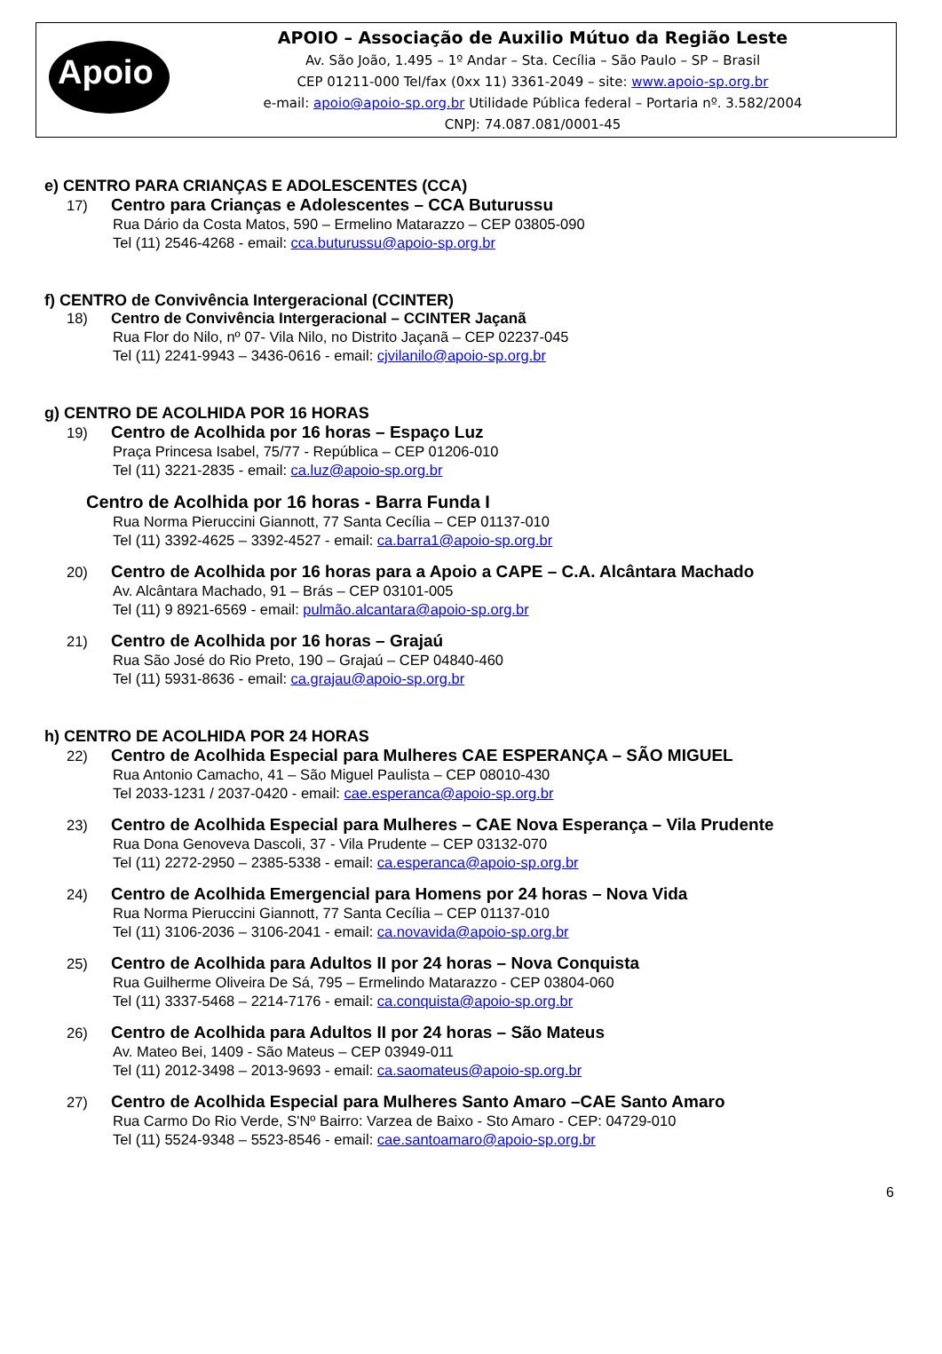Apoio
APOIO – Associação de Auxilio Mútuo da Região Leste
Av. São João, 1.495 – 1º Andar – Sta. Cecília – São Paulo – SP – Brasil
CEP 01211-000 Tel/fax (0xx 11) 3361-2049 – site: www.apoio-sp.org.br
e-mail: apoio@apoio-sp.org.br Utilidade Pública federal – Portaria nº. 3.582/2004
CNPJ: 74.087.081/0001-45
e) CENTRO PARA CRIANÇAS E ADOLESCENTES (CCA)
17) Centro para Crianças e Adolescentes – CCA Buturussu
Rua Dário da Costa Matos, 590 – Ermelino Matarazzo – CEP 03805-090
Tel (11) 2546-4268 - email: cca.buturussu@apoio-sp.org.br
f) CENTRO de Convivência Intergeracional (CCINTER)
18) Centro de Convivência Intergeracional – CCINTER Jaçanã
Rua Flor do Nilo, nº 07- Vila Nilo, no Distrito Jaçanã – CEP 02237-045
Tel (11) 2241-9943 – 3436-0616 - email: cjvilanilo@apoio-sp.org.br
g) CENTRO DE ACOLHIDA POR 16 HORAS
19) Centro de Acolhida por 16 horas – Espaço Luz
Praça Princesa Isabel, 75/77 - República – CEP 01206-010
Tel (11) 3221-2835 - email: ca.luz@apoio-sp.org.br
Centro de Acolhida por 16 horas - Barra Funda I
Rua Norma Pieruccini Giannott, 77 Santa Cecília – CEP 01137-010
Tel (11) 3392-4625 – 3392-4527 - email: ca.barra1@apoio-sp.org.br
20) Centro de Acolhida por 16 horas para a Apoio a CAPE – C.A. Alcântara Machado
Av. Alcântara Machado, 91 – Brás – CEP 03101-005
Tel (11) 9 8921-6569 - email: pulmão.alcantara@apoio-sp.org.br
21) Centro de Acolhida por 16 horas – Grajaú
Rua São José do Rio Preto, 190 – Grajaú – CEP 04840-460
Tel (11) 5931-8636 - email: ca.grajau@apoio-sp.org.br
h) CENTRO DE ACOLHIDA POR 24 HORAS
22) Centro de Acolhida Especial para Mulheres CAE ESPERANÇA – SÃO MIGUEL
Rua Antonio Camacho, 41 – São Miguel Paulista – CEP 08010-430
Tel 2033-1231 / 2037-0420 - email: cae.esperanca@apoio-sp.org.br
23) Centro de Acolhida Especial para Mulheres – CAE Nova Esperança – Vila Prudente
Rua Dona Genoveva Dascoli, 37 - Vila Prudente – CEP 03132-070
Tel (11) 2272-2950 – 2385-5338 - email: ca.esperanca@apoio-sp.org.br
24) Centro de Acolhida Emergencial para Homens por 24 horas – Nova Vida
Rua Norma Pieruccini Giannott, 77 Santa Cecília – CEP 01137-010
Tel (11) 3106-2036 – 3106-2041 - email: ca.novavida@apoio-sp.org.br
25) Centro de Acolhida para Adultos II por 24 horas – Nova Conquista
Rua Guilherme Oliveira De Sá, 795 – Ermelindo Matarazzo - CEP 03804-060
Tel (11) 3337-5468 – 2214-7176 - email: ca.conquista@apoio-sp.org.br
26) Centro de Acolhida para Adultos II por 24 horas – São Mateus
Av. Mateo Bei, 1409 - São Mateus – CEP 03949-011
Tel (11) 2012-3498 – 2013-9693 - email: ca.saomateus@apoio-sp.org.br
27) Centro de Acolhida Especial para Mulheres Santo Amaro –CAE Santo Amaro
Rua Carmo Do Rio Verde, S'Nº Bairro: Varzea de Baixo - Sto Amaro - CEP: 04729-010
Tel (11) 5524-9348 – 5523-8546 - email: cae.santoamaro@apoio-sp.org.br
6